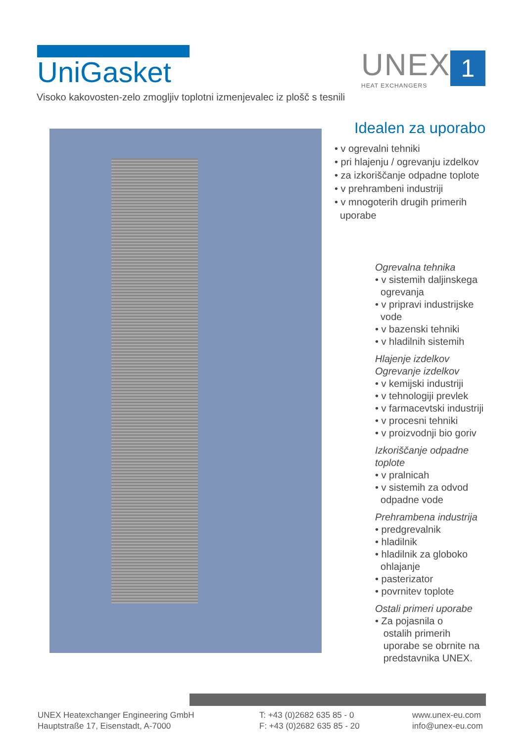UniGasket
UNEX
HEAT EXCHANGERS
1
Visoko kakovosten-zelo zmogljiv toplotni izmenjevalec iz plošč s tesnili
Idealen za uporabo
• v ogrevalni tehniki
• pri hlajenju / ogrevanju izdelkov
• za izkoriščanje odpadne toplote
• v prehrambeni industriji
• v mnogoterih drugih primerih
uporabe
Ogrevalna tehnika
• v sistemih daljinskega
ogrevanja
• v pripravi industrijske
vode
• v bazenski tehniki
• v hladilnih sistemih
Hlajenje izdelkov
Ogrevanje izdelkov
• v kemijski industriji
• v tehnologiji prevlek
• v farmacevtski industriji
• v procesni tehniki
• v proizvodnji bio goriv
Izkoriščanje odpadne toplote
• v pralnicah
• v sistemih za odvod
odpadne vode
Prehrambena industrija
• predgrevalnik
• hladilnik
• hladilnik za globoko
ohlajanje
• pasterizator
• povrnitev toplote
Ostali primeri uporabe
• Za pojasnila o
ostalih primerih
uporabe se obrnite na
predstavnika UNEX.
UNEX Heatexchanger Engineering GmbH
Hauptstraße 17, Eisenstadt, A-7000
T: +43 (0)2682 635 85 - 0
F: +43 (0)2682 635 85 - 20
www.unex-eu.com
info@unex-eu.com